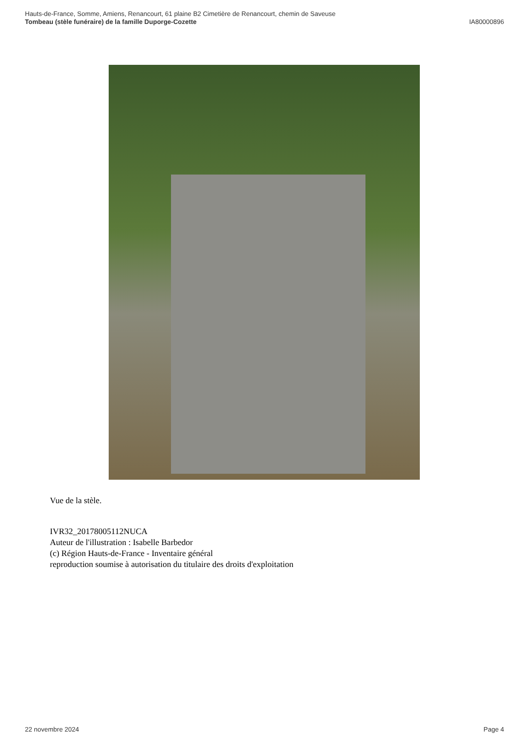Hauts-de-France, Somme, Amiens, Renancourt, 61 plaine B2 Cimetière de Renancourt, chemin de Saveuse
Tombeau (stèle funéraire) de la famille Duporge-Cozette IA80000896
Vue de la stèle.
IVR32_20178005112NUCA
Auteur de l'illustration : Isabelle Barbedor
(c) Région Hauts-de-France - Inventaire général
reproduction soumise à autorisation du titulaire des droits d'exploitation
22 novembre 2024 Page 4